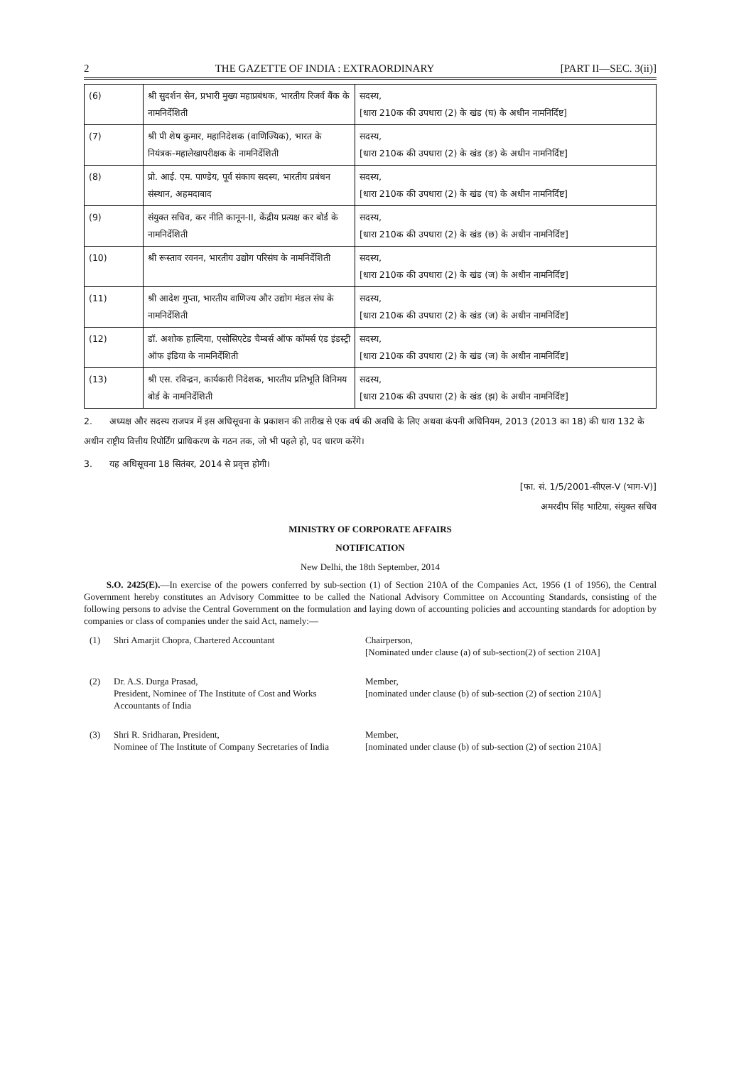2 THE GAZETTE OF INDIA : EXTRAORDINARY [PART II—SEC. 3(ii)]
| (6) | श्री सुदर्शन सेन, प्रभारी मुख्य महाप्रबंधक, भारतीय रिजर्व बैंक के नामनिर्देशिती | सदस्य, [धारा 210क की उपधारा (2) के खंड (घ) के अधीन नामनिर्दिष्ट] |
| (7) | श्री पी शेष कुमार, महानिदेशक (वाणिज्यिक), भारत के नियंत्रक-महालेखापरीक्षक के नामनिर्देशिती | सदस्य, [धारा 210क की उपधारा (2) के खंड (ङ) के अधीन नामनिर्दिष्ट] |
| (8) | प्रो. आई. एम. पाण्डेय, पूर्व संकाय सदस्य, भारतीय प्रबंधन संस्थान, अहमदाबाद | सदस्य, [धारा 210क की उपधारा (2) के खंड (च) के अधीन नामनिर्दिष्ट] |
| (9) | संयुक्त सचिव, कर नीति कानून-II, केंद्रीय प्रत्यक्ष कर बोर्ड के नामनिर्देशिती | सदस्य, [धारा 210क की उपधारा (2) के खंड (छ) के अधीन नामनिर्दिष्ट] |
| (10) | श्री रूस्ताव रवनन, भारतीय उद्योग परिसंघ के नामनिर्देशिती | सदस्य, [धारा 210क की उपधारा (2) के खंड (ज) के अधीन नामनिर्दिष्ट] |
| (11) | श्री आदेश गुप्ता, भारतीय वाणिज्य और उद्योग मंडल संघ के नामनिर्देशिती | सदस्य, [धारा 210क की उपधारा (2) के खंड (ज) के अधीन नामनिर्दिष्ट] |
| (12) | डॉ. अशोक हाल्दिया, एसोसिएटेड चैम्बर्स ऑफ कॉमर्स एंड इंडस्ट्री ऑफ इंडिया के नामनिर्देशिती | सदस्य, [धारा 210क की उपधारा (2) के खंड (ज) के अधीन नामनिर्दिष्ट] |
| (13) | श्री एस. रविन्द्रन, कार्यकारी निदेशक, भारतीय प्रतिभूति विनिमय बोर्ड के नामनिर्देशिती | सदस्य, [धारा 210क की उपधारा (2) के खंड (झ) के अधीन नामनिर्दिष्ट] |
2. अध्यक्ष और सदस्य राजपत्र में इस अधिसूचना के प्रकाशन की तारीख से एक वर्ष की अवधि के लिए अथवा कंपनी अधिनियम, 2013 (2013 का 18) की धारा 132 के अधीन राष्ट्रीय वित्तीय रिपोर्टिंग प्राधिकरण के गठन तक, जो भी पहले हो, पद धारण करेंगे।
3. यह अधिसूचना 18 सितंबर, 2014 से प्रवृत्त होगी।
[फा. सं. 1/5/2001-सीएल-V (भाग-V)]
अमरदीप सिंह भाटिया, संयुक्त सचिव
MINISTRY OF CORPORATE AFFAIRS
NOTIFICATION
New Delhi, the 18th September, 2014
S.O. 2425(E).—In exercise of the powers conferred by sub-section (1) of Section 210A of the Companies Act, 1956 (1 of 1956), the Central Government hereby constitutes an Advisory Committee to be called the National Advisory Committee on Accounting Standards, consisting of the following persons to advise the Central Government on the formulation and laying down of accounting policies and accounting standards for adoption by companies or class of companies under the said Act, namely:—
| (1) | Shri Amarjit Chopra, Chartered Accountant | Chairperson, [Nominated under clause (a) of sub-section(2) of section 210A] |
| (2) | Dr. A.S. Durga Prasad, President, Nominee of The Institute of Cost and Works Accountants of India | Member, [nominated under clause (b) of sub-section (2) of section 210A] |
| (3) | Shri R. Sridharan, President, Nominee of The Institute of Company Secretaries of India | Member, [nominated under clause (b) of sub-section (2) of section 210A] |